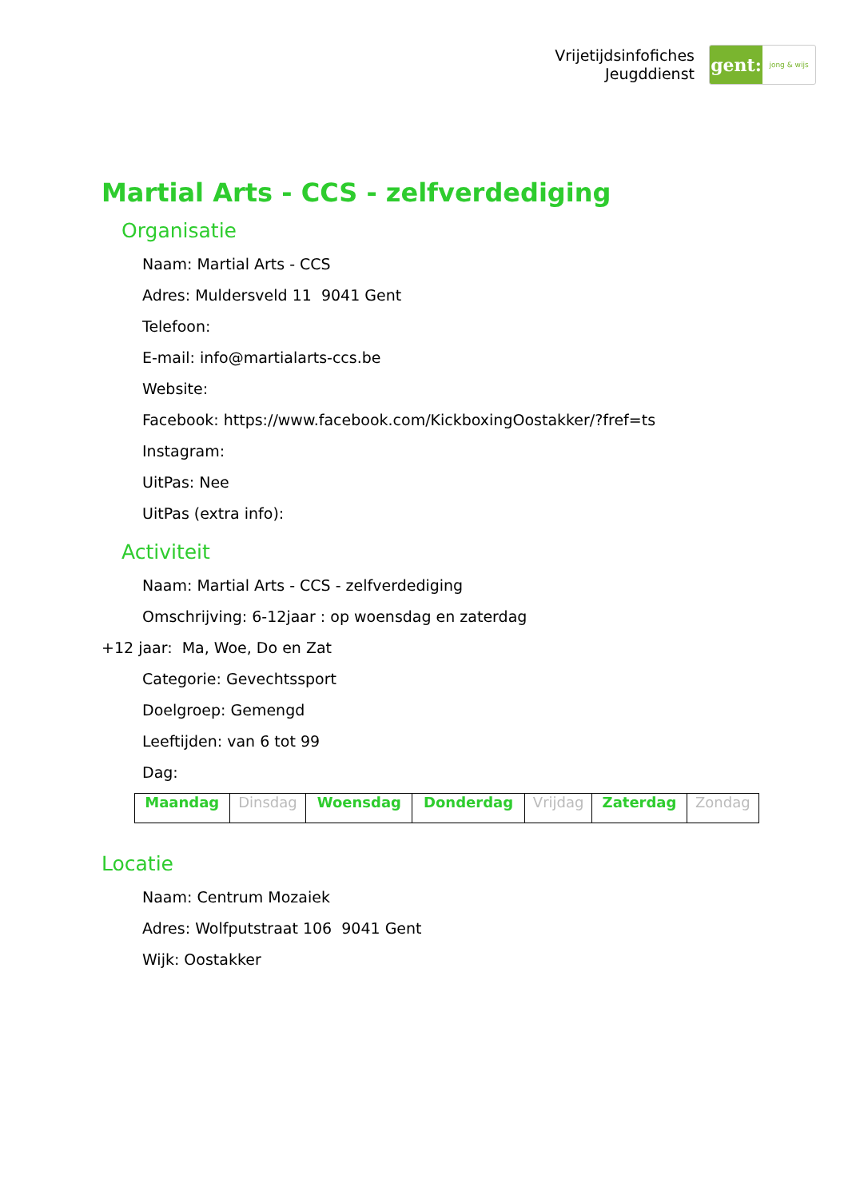Vrijetijdsinfofiches
Jeugddienst
gent:
jong & wijs
Martial Arts - CCS - zelfverdediging
Organisatie
Naam: Martial Arts - CCS
Adres: Muldersveld 11 9041 Gent
Telefoon:
E-mail: info@martialarts-ccs.be
Website:
Facebook: https://www.facebook.com/KickboxingOostakker/?fref=ts
Instagram:
UitPas: Nee
UitPas (extra info):
Activiteit
Naam: Martial Arts - CCS - zelfverdediging
Omschrijving: 6-12jaar : op woensdag en zaterdag
+12 jaar: Ma, Woe, Do en Zat
Categorie: Gevechtssport
Doelgroep: Gemengd
Leeftijden: van 6 tot 99
Dag:
| Maandag | Dinsdag | Woensdag | Donderdag | Vrijdag | Zaterdag | Zondag |
Locatie
Naam: Centrum Mozaiek
Adres: Wolfputstraat 106 9041 Gent
Wijk: Oostakker